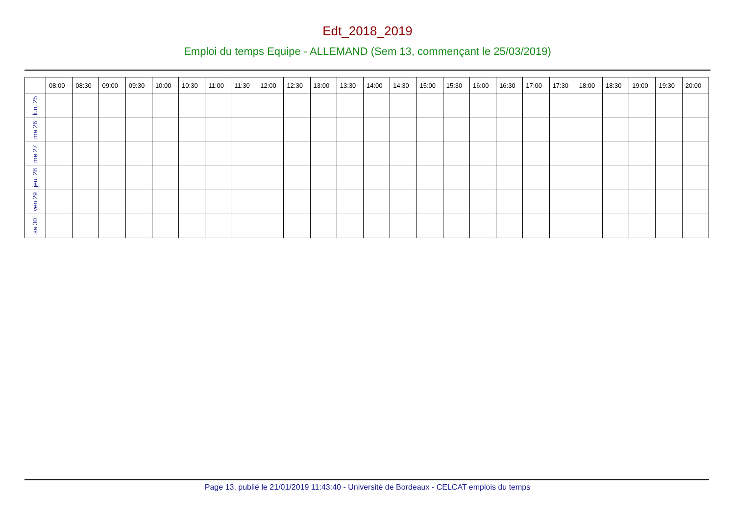Edt_2018_2019
Emploi du temps Equipe - ALLEMAND (Sem 13, commençant le 25/03/2019)
| | 08:00 | 08:30 | 09:00 | 09:30 | 10:00 | 10:30 | 11:00 | 11:30 | 12:00 | 12:30 | 13:00 | 13:30 | 14:00 | 14:30 | 15:00 | 15:30 | 16:00 | 16:30 | 17:00 | 17:30 | 18:00 | 18:30 | 19:00 | 19:30 | 20:00 |
| --- | --- | --- | --- | --- | --- | --- | --- | --- | --- | --- | --- | --- | --- | --- | --- | --- | --- | --- | --- | --- | --- | --- | --- | --- | --- |
| lun. 25 | | | | | | | | | | | | | | | | | | | | | | | | | |
| ma 26 | | | | | | | | | | | | | | | | | | | | | | | | | |
| me 27 | | | | | | | | | | | | | | | | | | | | | | | | | |
| jeu. 28 | | | | | | | | | | | | | | | | | | | | | | | | | |
| ven 29 | | | | | | | | | | | | | | | | | | | | | | | | | |
| sa 30 | | | | | | | | | | | | | | | | | | | | | | | | | |
Page 13, publié le 21/01/2019 11:43:40 - Université de Bordeaux - CELCAT emplois du temps